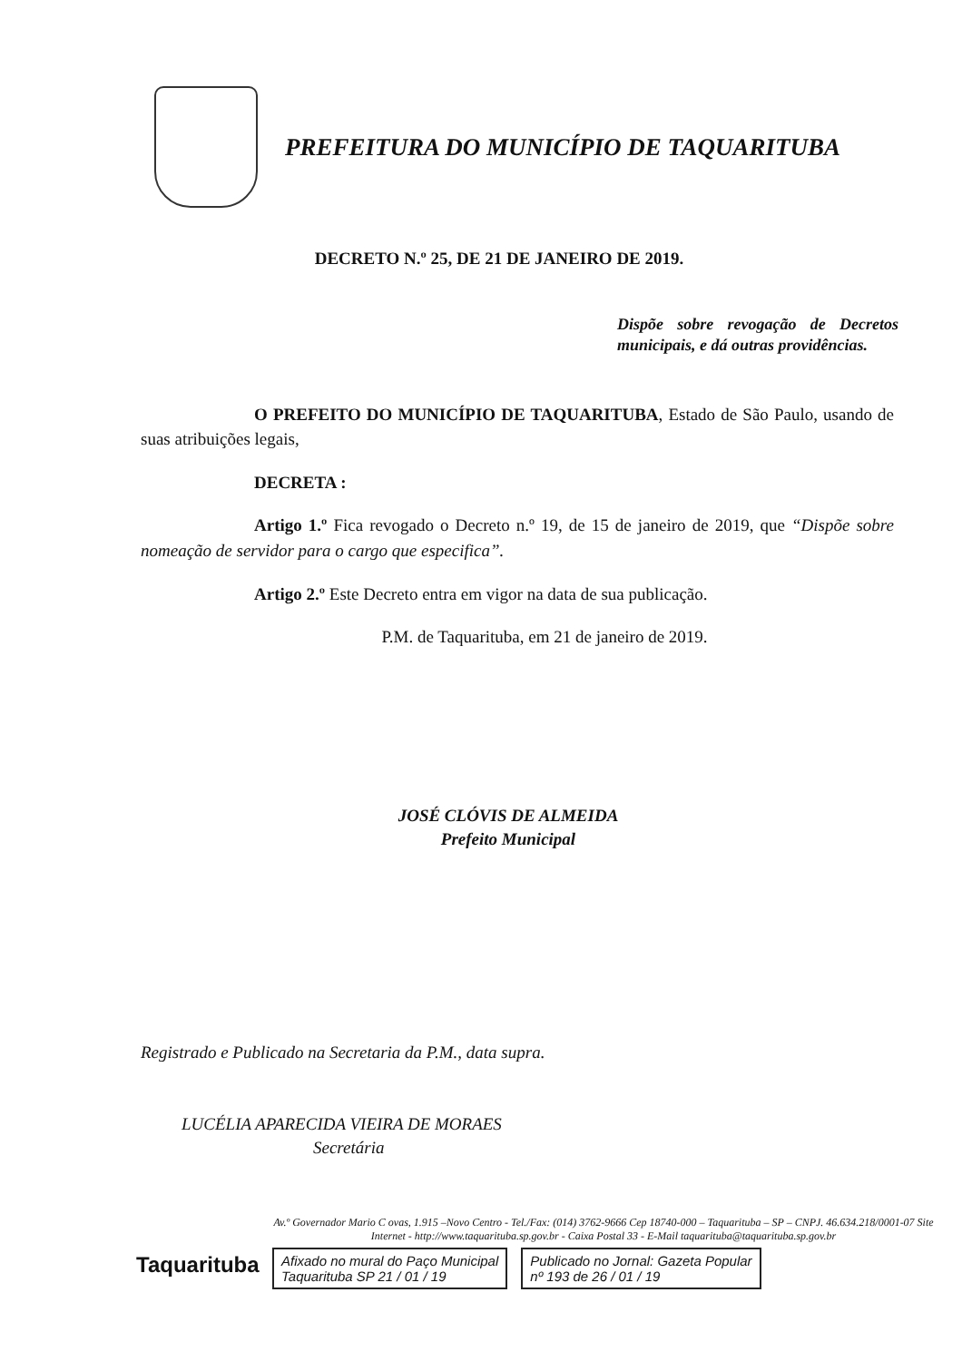PREFEITURA DO MUNICÍPIO DE TAQUARITUBA
DECRETO N.º 25, DE 21 DE JANEIRO DE 2019.
Dispõe sobre revogação de Decretos municipais, e dá outras providências.
O PREFEITO DO MUNICÍPIO DE TAQUARITUBA, Estado de São Paulo, usando de suas atribuições legais,
DECRETA :
Artigo 1.º Fica revogado o Decreto n.º 19, de 15 de janeiro de 2019, que “Dispõe sobre nomeação de servidor para o cargo que especifica”.
Artigo 2.º Este Decreto entra em vigor na data de sua publicação.
P.M. de Taquarituba, em 21 de janeiro de 2019.
JOSÉ CLÓVIS DE ALMEIDA
Prefeito Municipal
Registrado e Publicado na Secretaria da P.M., data supra.
LUCÉLIA APARECIDA VIEIRA DE MORAES
Secretária
Taquarituba
Av.º Governador Mario C ovas, 1.915 –Novo Centro - Tel./Fax: (014) 3762-9666 Cep 18740-000 – Taquarituba – SP – CNPJ. 46.634.218/0001-07 Site Internet - http://www.taquarituba.sp.gov.br - Caixa Postal 33 - E-Mail taquarituba@taquarituba.sp.gov.br
Afixado no mural do Paço Municipal
Taquarituba SP 21 / 01 / 19
Publicado no Jornal: Gazeta Popular
nº 193 de 26 / 01 / 19